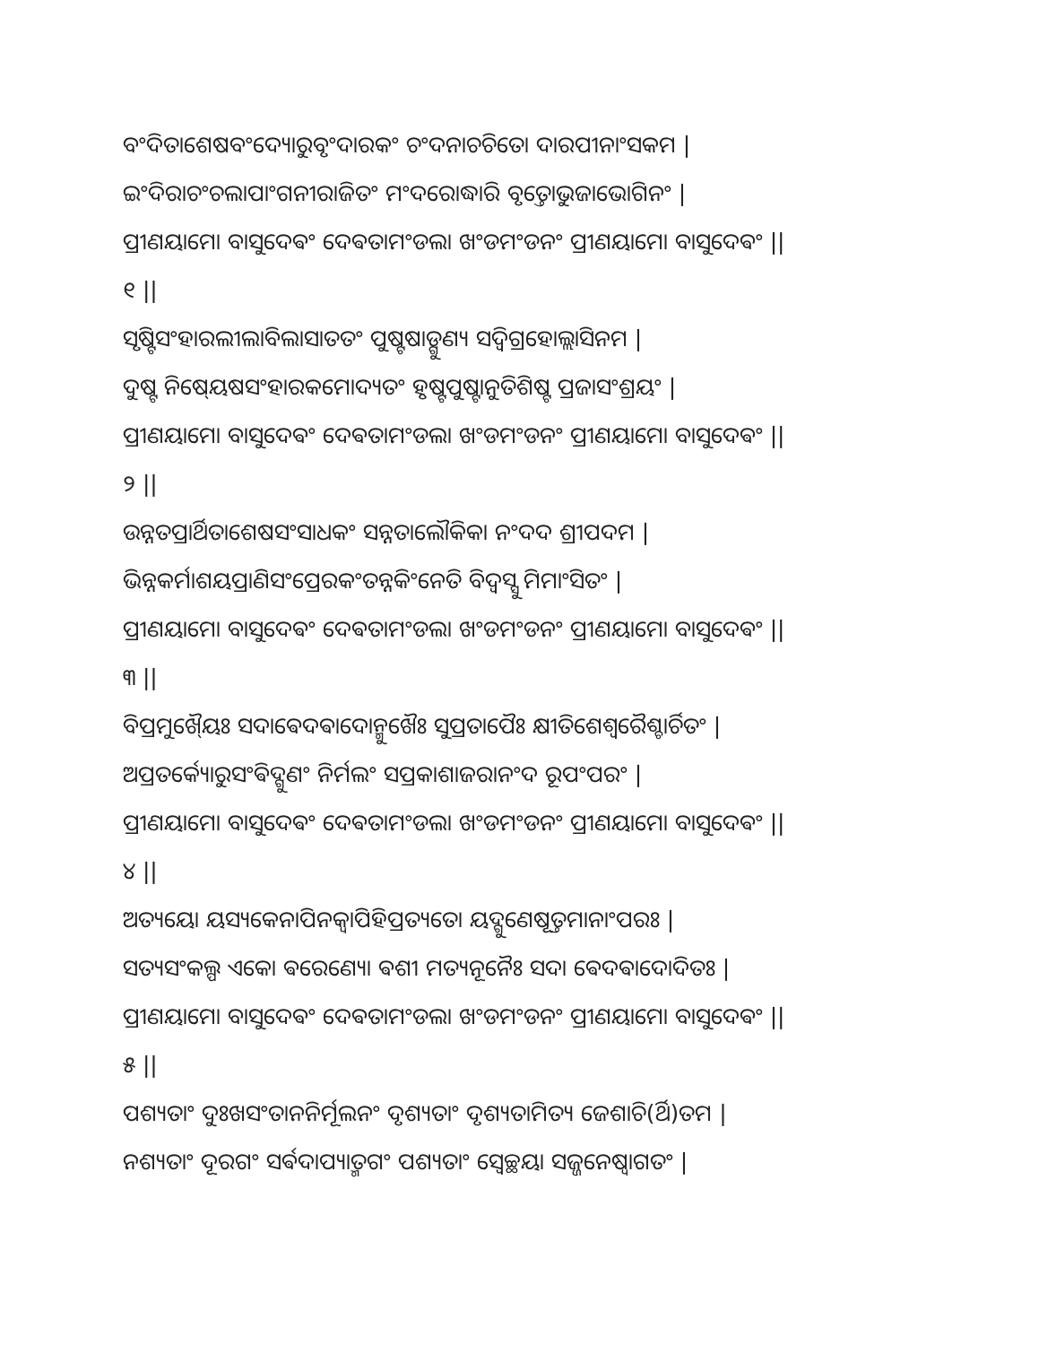ବଂଦିତାଶେଷବଂଦ୍ୟୋରୁବୃଂଦାରକଂ ଚଂଦନାଚଚିତୋ ଦାରପୀନାଂସକମ |
ଇଂଦିରାଚଂଚଲାପାଂଗନୀରାଜିତଂ ମଂଦରୋଦ୍ଧାରି ବୃତ୍ତୋଭୁଜାଭୋଗିନଂ |
ପ୍ରୀଣୟାମୋ ବାସୁଦେଵଂ ଦେଵତାମଂଡଲା ଖଂଡମଂଡନଂ ପ୍ରୀଣୟାମୋ ବାସୁଦେଵଂ ||
୧ ||
ସୃଷ୍ଟିସଂହାରଲୀଲାବିଲାସାତତଂ ପୁଷ୍ଟଷାଡ୍ଗୁଣ୍ୟ ସଦ୍ଵିଗ୍ରହୋଲ୍ଲାସିନମ |
ଦୁଷ୍ଟ ନିଷେ୍ୟଷସଂହାରକମୋଦ୍ୟତଂ ହୃଷ୍ଟପୁଷ୍ଟାନୁତିଶିଷ୍ଟ ପ୍ରଜାସଂଶ୍ରୟଂ |
ପ୍ରୀଣୟାମୋ ବାସୁଦେଵଂ ଦେଵତାମଂଡଲା ଖଂଡମଂଡନଂ ପ୍ରୀଣୟାମୋ ବାସୁଦେଵଂ ||
୨ ||
ଉନ୍ନତପ୍ରାର୍ଥିତାଶେଷସଂସାଧକଂ ସନ୍ନତାଲୌକିକା ନଂଦଦ ଶ୍ରୀପଦମ |
ଭିନ୍ନକର୍ମାଶୟପ୍ରାଣିସଂପ୍ରେରକଂତନ୍ନକିଂନେତି ବିଦ୍ଵସ୍ସୁ ମିମାଂସିତଂ |
ପ୍ରୀଣୟାମୋ ବାସୁଦେଵଂ ଦେଵତାମଂଡଲା ଖଂଡମଂଡନଂ ପ୍ରୀଣୟାମୋ ବାସୁଦେଵଂ ||
୩ ||
ବିପ୍ରମୁଖୈ୍ୟଃ ସଦାଵେଦଵାଦୋନ୍ମୁଖୈଃ ସୁପ୍ରତାପୈଃ କ୍ଷୀତିଶେଶ୍ଵରୈଶ୍ଚାର୍ଚିତଂ |
ଅପ୍ରତର୍କ୍ୟୋରୁସଂଵିଦ୍ଗୁଣଂ ନିର୍ମଲଂ ସପ୍ରକାଶାଜରାନଂଦ ରୂପଂପରଂ |
ପ୍ରୀଣୟାମୋ ବାସୁଦେଵଂ ଦେଵତାମଂଡଲା ଖଂଡମଂଡନଂ ପ୍ରୀଣୟାମୋ ବାସୁଦେଵଂ ||
୪ ||
ଅତ୍ୟୟୋ ୟସ୍ୟକେନାପିନକ୍ଵାପିହିପ୍ରତ୍ୟତୋ ୟଦ୍ଗୁଣେଷୂତ୍ତମାନାଂପରଃ |
ସତ୍ୟସଂକଲ୍ପ ଏକୋ ଵରେଣ୍ୟୋ ଵଶୀ ମତ୍ୟନୂନୈଃ ସଦା ଵେଦଵାଦୋଦିତଃ |
ପ୍ରୀଣୟାମୋ ବାସୁଦେଵଂ ଦେଵତାମଂଡଲା ଖଂଡମଂଡନଂ ପ୍ରୀଣୟାମୋ ବାସୁଦେଵଂ ||
୫ ||
ପଶ୍ୟତାଂ ଦୁଃଖସଂତାନନିର୍ମୂଲନଂ ଦୃଶ୍ୟତାଂ ଦୃଶ୍ୟତାମିତ୍ୟ ଜେଶାଚି(ର୍ଥି)ତମ |
ନଶ୍ୟତାଂ ଦୂରଗଂ ସର୍ଵଦାପ୍ୟାତ୍ମଗଂ ପଶ୍ୟତାଂ ସ୍ଵେଚ୍ଛୟା ସଜ୍ଜନେଷ୍ଵାଗତଂ |